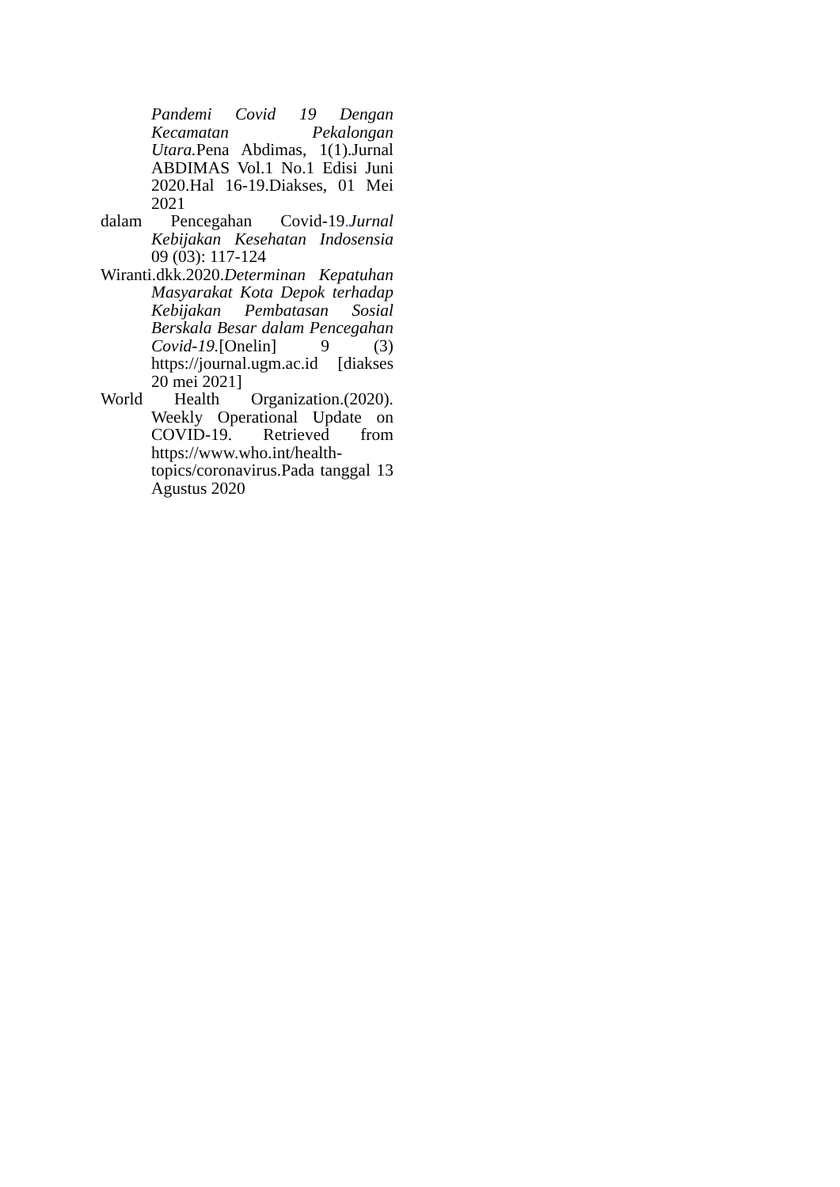Pandemi Covid 19 Dengan Kecamatan Pekalongan Utara. Pena Abdimas, 1(1).Jurnal ABDIMAS Vol.1 No.1 Edisi Juni 2020.Hal 16-19.Diakses, 01 Mei 2021
dalam Pencegahan Covid-19. Jurnal Kebijakan Kesehatan Indosensia 09 (03): 117-124
Wiranti.dkk.2020.Determinan Kepatuhan Masyarakat Kota Depok terhadap Kebijakan Pembatasan Sosial Berskala Besar dalam Pencegahan Covid-19.[Onelin] 9 (3) https://journal.ugm.ac.id [diakses 20 mei 2021]
World Health Organization.(2020). Weekly Operational Update on COVID-19. Retrieved from https://www.who.int/health-topics/coronavirus.Pada tanggal 13 Agustus 2020